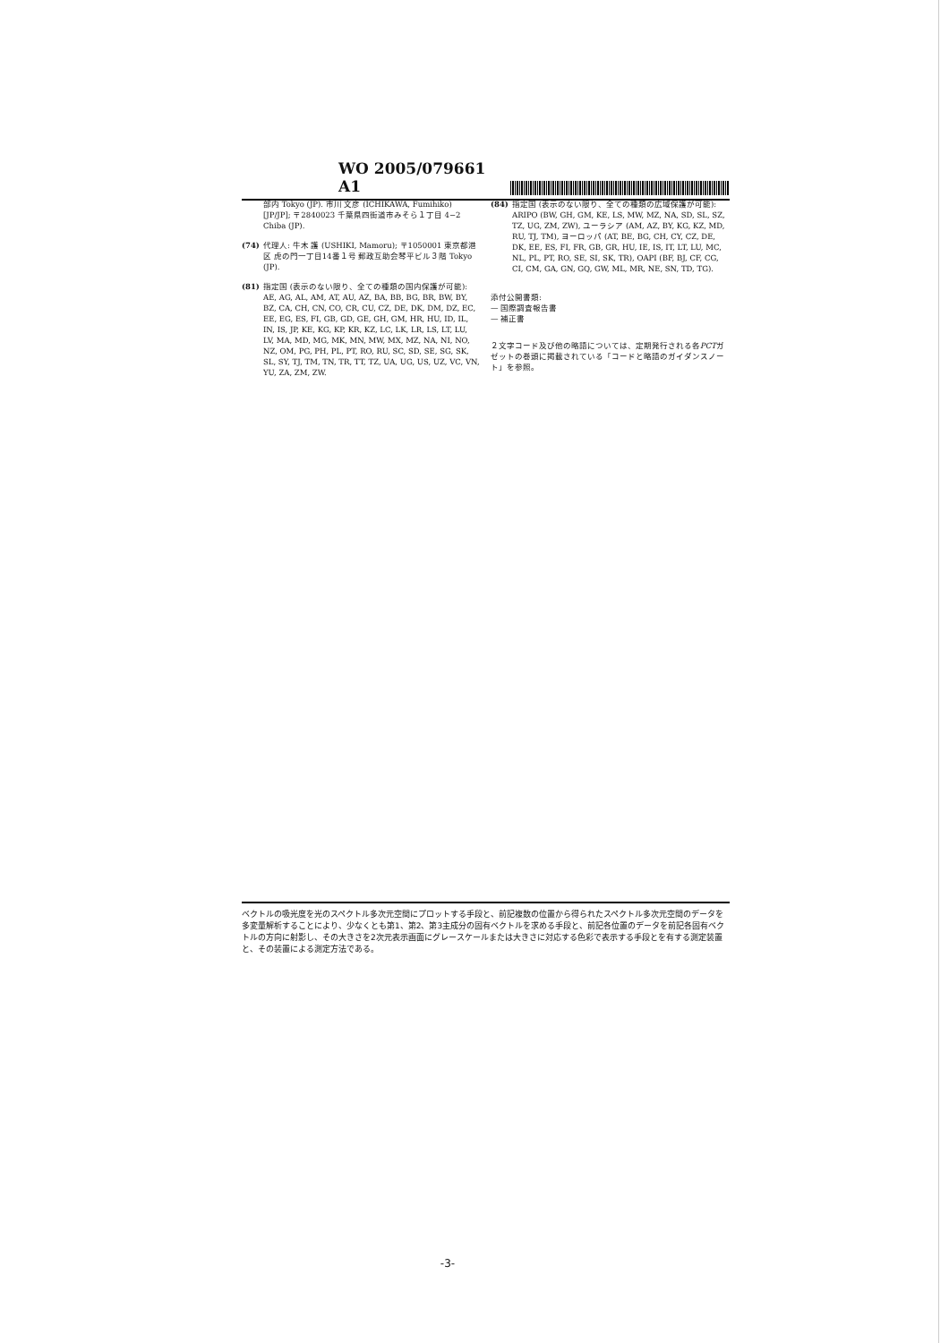WO 2005/079661 A1
部内 Tokyo (JP). 市川 文彦 (ICHIKAWA, Fumihiko) [JP/JP]; 〒2840023 千葉県四街道市みそら１丁目 4−2 Chiba (JP).
(74) 代理人: 牛木 護 (USHIKI, Mamoru); 〒1050001 東京都港区 虎の門一丁目14番１号 郵政互助会琴平ビル３階 Tokyo (JP).
(81) 指定国 (表示のない限り、全ての種類の国内保護が可能): AE, AG, AL, AM, AT, AU, AZ, BA, BB, BG, BR, BW, BY, BZ, CA, CH, CN, CO, CR, CU, CZ, DE, DK, DM, DZ, EC, EE, EG, ES, FI, GB, GD, GE, GH, GM, HR, HU, ID, IL, IN, IS, JP, KE, KG, KP, KR, KZ, LC, LK, LR, LS, LT, LU, LV, MA, MD, MG, MK, MN, MW, MX, MZ, NA, NI, NO, NZ, OM, PG, PH, PL, PT, RO, RU, SC, SD, SE, SG, SK, SL, SY, TJ, TM, TN, TR, TT, TZ, UA, UG, US, UZ, VC, VN, YU, ZA, ZM, ZW.
(84) 指定国 (表示のない限り、全ての種類の広域保護が可能): ARIPO (BW, GH, GM, KE, LS, MW, MZ, NA, SD, SL, SZ, TZ, UG, ZM, ZW), ユーラシア (AM, AZ, BY, KG, KZ, MD, RU, TJ, TM), ヨーロッパ (AT, BE, BG, CH, CY, CZ, DE, DK, EE, ES, FI, FR, GB, GR, HU, IE, IS, IT, LT, LU, MC, NL, PL, PT, RO, SE, SI, SK, TR), OAPI (BF, BJ, CF, CG, CI, CM, GA, GN, GQ, GW, ML, MR, NE, SN, TD, TG).
添付公開書類:
— 国際調査報告書
— 補正書
２文字コード及び他の略語については、定期発行される各PCTガゼットの巻頭に掲載されている「コードと略語のガイダンスノート」を参照。
ベクトルの吸光度を光のスペクトル多次元空間にプロットする手段と、前記複数の位置から得られたスペクトル多次元空間のデータを多変量解析することにより、少なくとも第1、第2、第3主成分の固有ベクトルを求める手段と、前記各位置のデータを前記各固有ベクトルの方向に射影し、その大きさを2次元表示画面にグレースケールまたは大きさに対応する色彩で表示する手段とを有する測定装置と、その装置による測定方法である。
-3-